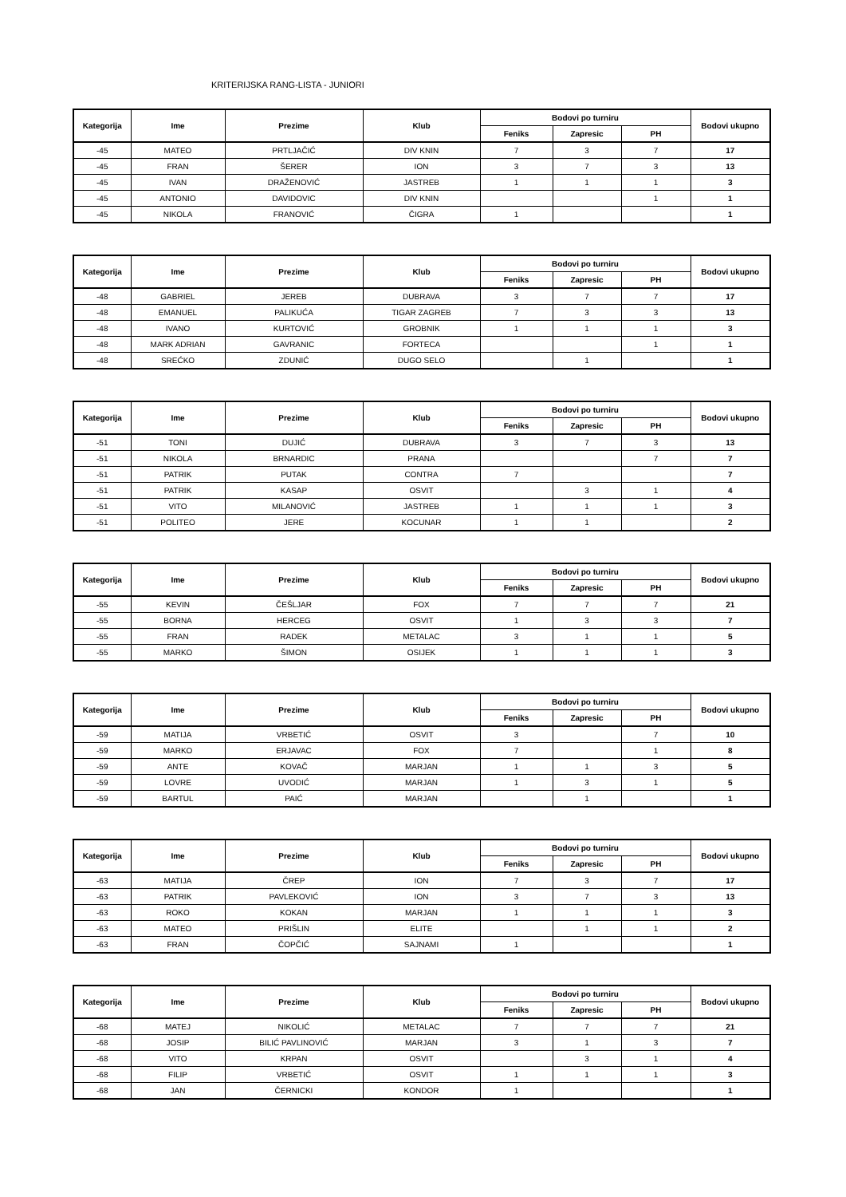KRITERIJSKA RANG-LISTA - JUNIORI
| Kategorija | Ime | Prezime | Klub | Bodovi po turniru | | | Bodovi ukupno |
| --- | --- | --- | --- | --- | --- | --- | --- |
| | | | | Feniks | Zapresic | PH | |
| -45 | MATEO | PRTLJAČIĆ | DIV KNIN | 7 | 3 | 7 | 17 |
| -45 | FRAN | ŠERER | ION | 3 | 7 | 3 | 13 |
| -45 | IVAN | DRAŽENOVIĆ | JASTREB | 1 | 1 | 1 | 3 |
| -45 | ANTONIO | DAVIDOVIC | DIV KNIN | | | 1 | 1 |
| -45 | NIKOLA | FRANOVIĆ | ČIGRA | 1 | | | 1 |
| Kategorija | Ime | Prezime | Klub | Bodovi po turniru | | | Bodovi ukupno |
| --- | --- | --- | --- | --- | --- | --- | --- |
| | | | | Feniks | Zapresic | PH | |
| -48 | GABRIEL | JEREB | DUBRAVA | 3 | 7 | 7 | 17 |
| -48 | EMANUEL | PALIKUĆA | TIGAR ZAGREB | 7 | 3 | 3 | 13 |
| -48 | IVANO | KURTOVIĆ | GROBNIK | 1 | 1 | 1 | 3 |
| -48 | MARK ADRIAN | GAVRANIC | FORTECA | | | 1 | 1 |
| -48 | SREĆKO | ZDUNIĆ | DUGO SELO | | 1 | | 1 |
| Kategorija | Ime | Prezime | Klub | Bodovi po turniru | | | Bodovi ukupno |
| --- | --- | --- | --- | --- | --- | --- | --- |
| | | | | Feniks | Zapresic | PH | |
| -51 | TONI | DUJIĆ | DUBRAVA | 3 | 7 | 3 | 13 |
| -51 | NIKOLA | BRNARDIC | PRANA | | | 7 | 7 |
| -51 | PATRIK | PUTAK | CONTRA | 7 | | | 7 |
| -51 | PATRIK | KASAP | OSVIT | | 3 | 1 | 4 |
| -51 | VITO | MILANOVIĆ | JASTREB | 1 | 1 | 1 | 3 |
| -51 | POLITEO | JERE | KOCUNAR | 1 | 1 | | 2 |
| Kategorija | Ime | Prezime | Klub | Bodovi po turniru | | | Bodovi ukupno |
| --- | --- | --- | --- | --- | --- | --- | --- |
| | | | | Feniks | Zapresic | PH | |
| -55 | KEVIN | ČEŠLJAR | FOX | 7 | 7 | 7 | 21 |
| -55 | BORNA | HERCEG | OSVIT | 1 | 3 | 3 | 7 |
| -55 | FRAN | RADEK | METALAC | 3 | 1 | 1 | 5 |
| -55 | MARKO | ŠIMON | OSIJEK | 1 | 1 | 1 | 3 |
| Kategorija | Ime | Prezime | Klub | Bodovi po turniru | | | Bodovi ukupno |
| --- | --- | --- | --- | --- | --- | --- | --- |
| | | | | Feniks | Zapresic | PH | |
| -59 | MATIJA | VRBETIĆ | OSVIT | 3 | | 7 | 10 |
| -59 | MARKO | ERJAVAC | FOX | 7 | | 1 | 8 |
| -59 | ANTE | KOVAČ | MARJAN | 1 | 1 | 3 | 5 |
| -59 | LOVRE | UVODIĆ | MARJAN | 1 | 3 | 1 | 5 |
| -59 | BARTUL | PAIĆ | MARJAN | | 1 | | 1 |
| Kategorija | Ime | Prezime | Klub | Bodovi po turniru | | | Bodovi ukupno |
| --- | --- | --- | --- | --- | --- | --- | --- |
| | | | | Feniks | Zapresic | PH | |
| -63 | MATIJA | ČREP | ION | 7 | 3 | 7 | 17 |
| -63 | PATRIK | PAVLEKOVIĆ | ION | 3 | 7 | 3 | 13 |
| -63 | ROKO | KOKAN | MARJAN | 1 | 1 | 1 | 3 |
| -63 | MATEO | PRIŠLIN | ELITE | | 1 | 1 | 2 |
| -63 | FRAN | ČOPČIĆ | SAJNAMI | 1 | | | 1 |
| Kategorija | Ime | Prezime | Klub | Bodovi po turniru | | | Bodovi ukupno |
| --- | --- | --- | --- | --- | --- | --- | --- |
| | | | | Feniks | Zapresic | PH | |
| -68 | MATEJ | NIKOLIĆ | METALAC | 7 | 7 | 7 | 21 |
| -68 | JOSIP | BILIĆ PAVLINOVIĆ | MARJAN | 3 | 1 | 3 | 7 |
| -68 | VITO | KRPAN | OSVIT | | 3 | 1 | 4 |
| -68 | FILIP | VRBETIĆ | OSVIT | 1 | 1 | 1 | 3 |
| -68 | JAN | ČERNICKI | KONDOR | 1 | | | 1 |